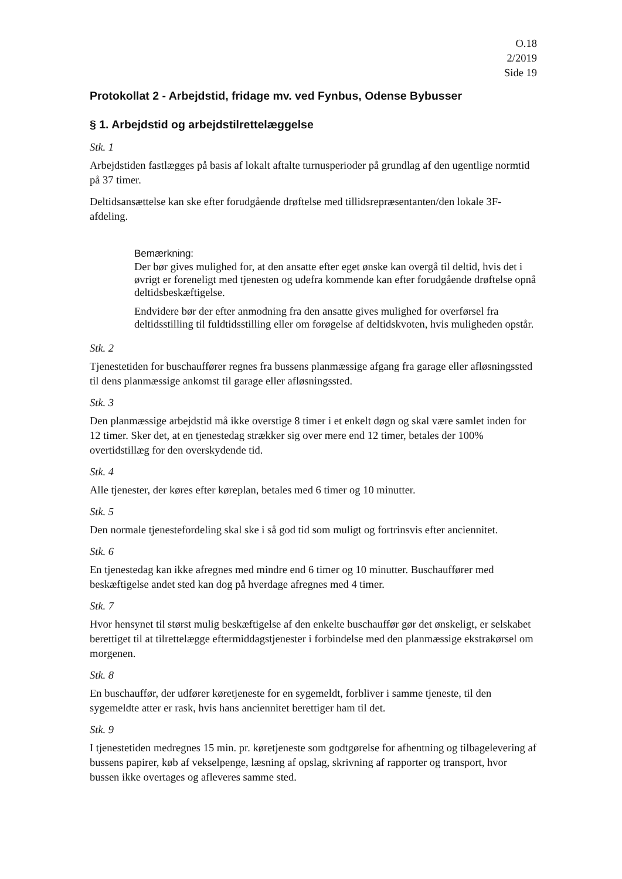O.18
2/2019
Side 19
Protokollat 2 - Arbejdstid, fridage mv. ved Fynbus, Odense Bybusser
§ 1. Arbejdstid og arbejdstilrettelæggelse
Stk. 1
Arbejdstiden fastlægges på basis af lokalt aftalte turnusperioder på grundlag af den ugentlige normtid på 37 timer.
Deltidsansættelse kan ske efter forudgående drøftelse med tillidsrepræsentanten/den lokale 3F-afdeling.
Bemærkning:
Der bør gives mulighed for, at den ansatte efter eget ønske kan overgå til deltid, hvis det i øvrigt er foreneligt med tjenesten og udefra kommende kan efter forudgående drøftelse opnå deltidsbeskæftigelse.
Endvidere bør der efter anmodning fra den ansatte gives mulighed for overførsel fra deltidsstilling til fuldtidsstilling eller om forøgelse af deltidskvoten, hvis muligheden opstår.
Stk. 2
Tjenestetiden for buschauffører regnes fra bussens planmæssige afgang fra garage eller afløsningssted til dens planmæssige ankomst til garage eller afløsningssted.
Stk. 3
Den planmæssige arbejdstid må ikke overstige 8 timer i et enkelt døgn og skal være samlet inden for 12 timer. Sker det, at en tjenestedag strækker sig over mere end 12 timer, betales der 100% overtidstillæg for den overskydende tid.
Stk. 4
Alle tjenester, der køres efter køreplan, betales med 6 timer og 10 minutter.
Stk. 5
Den normale tjenestefordeling skal ske i så god tid som muligt og fortrinsvis efter anciennitet.
Stk. 6
En tjenestedag kan ikke afregnes med mindre end 6 timer og 10 minutter. Buschauffører med beskæftigelse andet sted kan dog på hverdage afregnes med 4 timer.
Stk. 7
Hvor hensynet til størst mulig beskæftigelse af den enkelte buschauffør gør det ønskeligt, er selskabet berettiget til at tilrettelægge eftermiddagstjenester i forbindelse med den planmæssige ekstrakørsel om morgenen.
Stk. 8
En buschauffør, der udfører køretjeneste for en sygemeldt, forbliver i samme tjeneste, til den sygemeldte atter er rask, hvis hans anciennitet berettiger ham til det.
Stk. 9
I tjenestetiden medregnes 15 min. pr. køretjeneste som godtgørelse for afhentning og tilbagelevering af bussens papirer, køb af vekselpenge, læsning af opslag, skrivning af rapporter og transport, hvor bussen ikke overtages og afleveres samme sted.